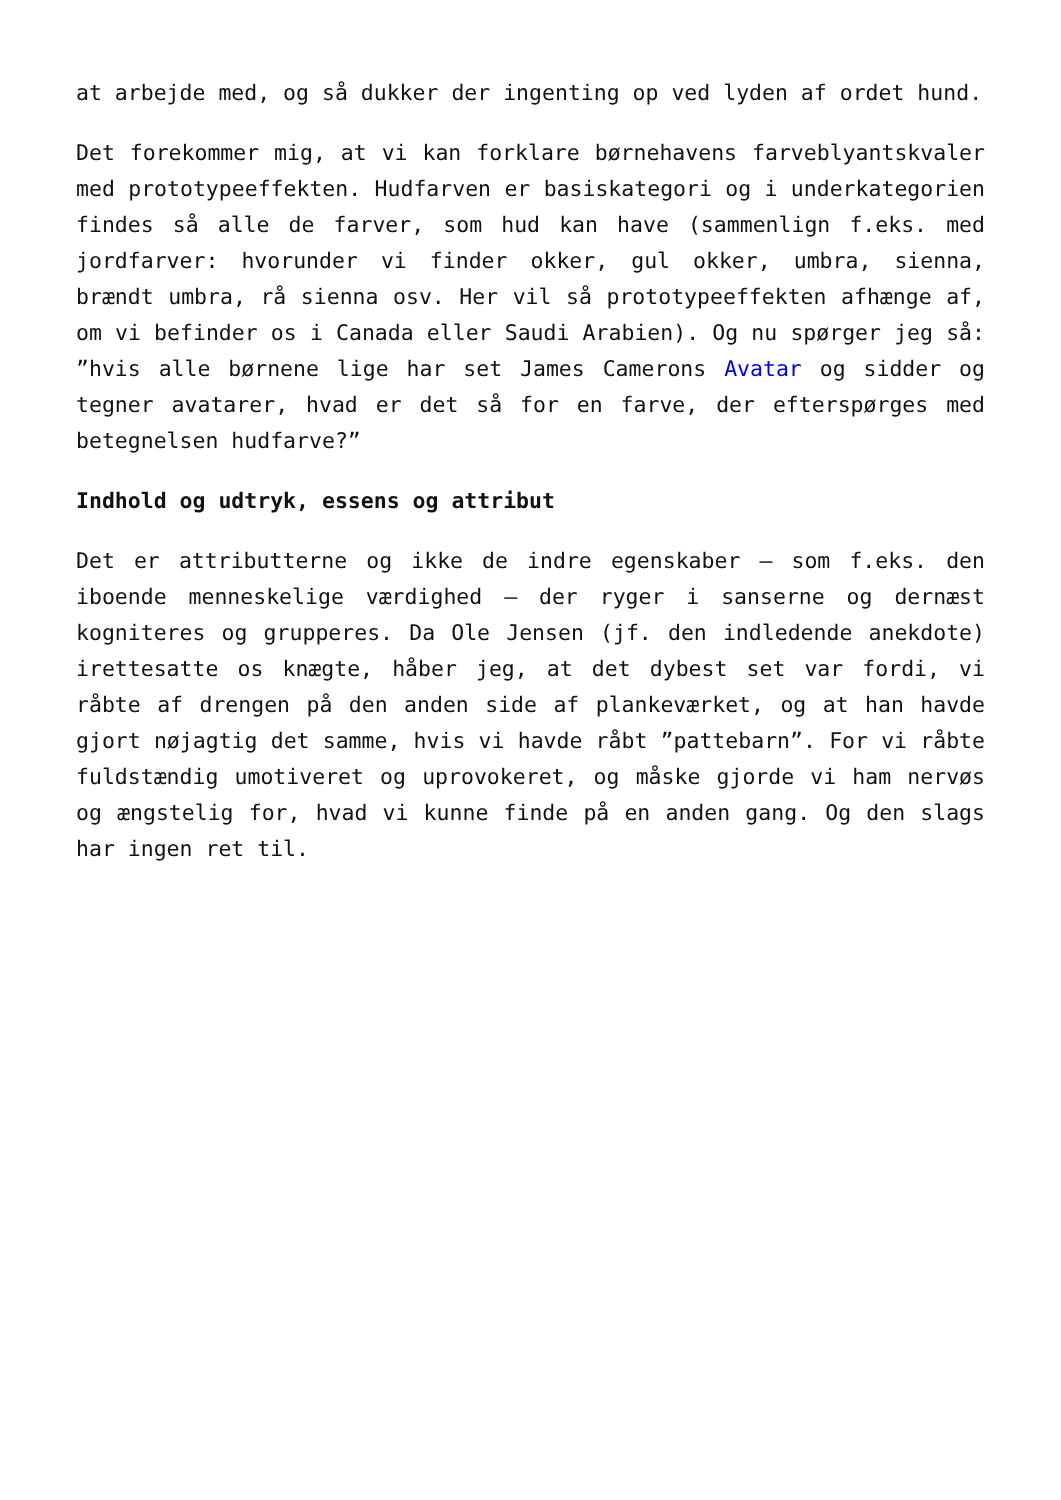at arbejde med, og så dukker der ingenting op ved lyden af ordet hund.
Det forekommer mig, at vi kan forklare børnehavens farveblyantskvaler med prototypeeffekten. Hudfarven er basiskategori og i underkategorien findes så alle de farver, som hud kan have (sammenlign f.eks. med jordfarver: hvorunder vi finder okker, gul okker, umbra, sienna, brændt umbra, rå sienna osv. Her vil så prototypeeffekten afhænge af, om vi befinder os i Canada eller Saudi Arabien). Og nu spørger jeg så: ”hvis alle børnene lige har set James Camerons Avatar og sidder og tegner avatarer, hvad er det så for en farve, der efterspørges med betegnelsen hudfarve?”
Indhold og udtryk, essens og attribut
Det er attributterne og ikke de indre egenskaber – som f.eks. den iboende menneskelige værdighed – der ryger i sanserne og dernæst kogniteres og grupperes. Da Ole Jensen (jf. den indledende anekdote) irettesatte os knægte, håber jeg, at det dybest set var fordi, vi råbte af drengen på den anden side af plankeværket, og at han havde gjort nøjagtig det samme, hvis vi havde råbt ”pattebarn”. For vi råbte fuldstændig umotiveret og uprovokeret, og måske gjorde vi ham nervøs og ængstelig for, hvad vi kunne finde på en anden gang. Og den slags har ingen ret til.